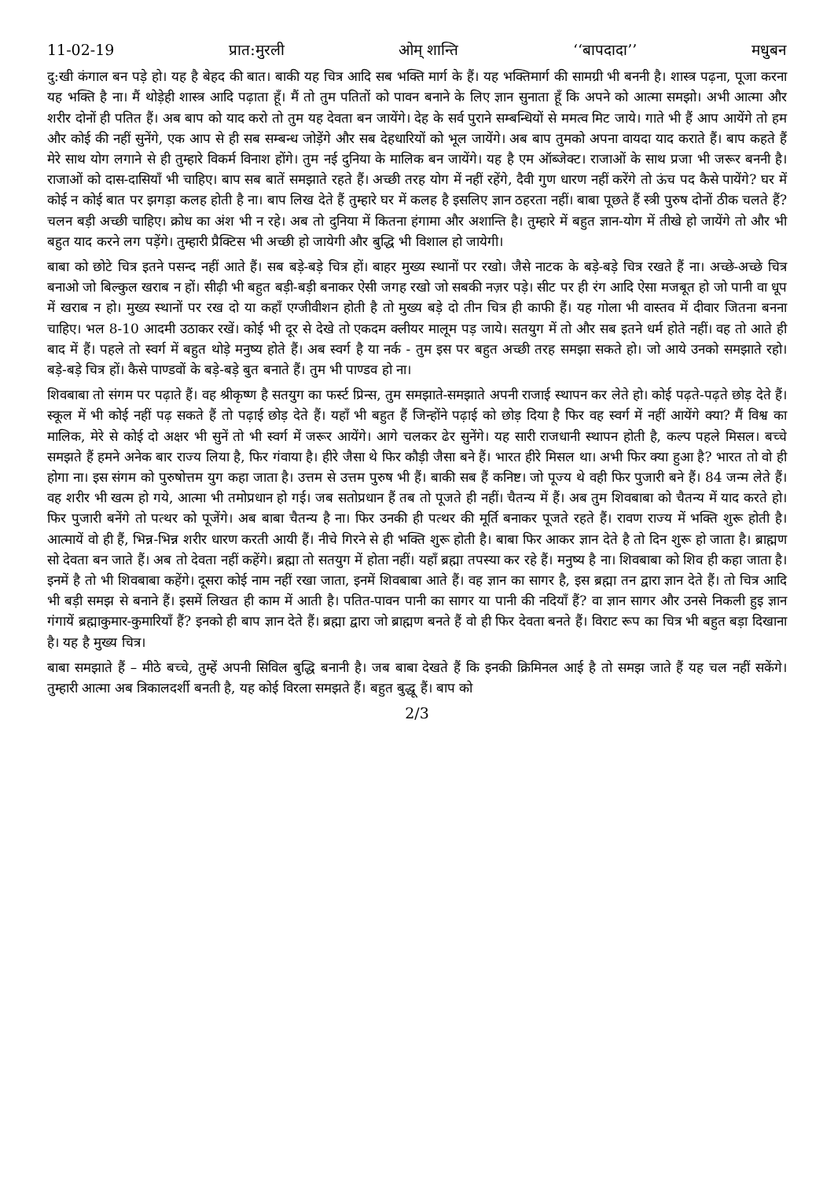11-02-19 प्रात:मुरली ओम् शान्ति ‘‘बापदादा’’ मधुबन
दु:खी कंगाल बन पड़े हो। यह है बेहद की बात। बाकी यह चित्र आदि सब भक्ति मार्ग के हैं। यह भक्तिमार्ग की सामग्री भी बननी है। शास्त्र पढ़ना, पूजा करना यह भक्ति है ना। मैं थोड़ेही शास्त्र आदि पढ़ाता हूँ। मैं तो तुम पतितों को पावन बनाने के लिए ज्ञान सुनाता हूँ कि अपने को आत्मा समझो। अभी आत्मा और शरीर दोनों ही पतित हैं। अब बाप को याद करो तो तुम यह देवता बन जायेंगे। देह के सर्व पुराने सम्बन्धियों से ममत्व मिट जाये। गाते भी हैं आप आयेंगे तो हम और कोई की नहीं सुनेंगे, एक आप से ही सब सम्बन्ध जोड़ेंगे और सब देहधारियों को भूल जायेंगे। अब बाप तुमको अपना वायदा याद कराते हैं। बाप कहते हैं मेरे साथ योग लगाने से ही तुम्हारे विकर्म विनाश होंगे। तुम नई दुनिया के मालिक बन जायेंगे। यह है एम ऑब्जेक्ट। राजाओं के साथ प्रजा भी जरूर बननी है। राजाओं को दास-दासियाँ भी चाहिए। बाप सब बातें समझाते रहते हैं। अच्छी तरह योग में नहीं रहेंगे, दैवी गुण धारण नहीं करेंगे तो ऊंच पद कैसे पायेंगे? घर में कोई न कोई बात पर झगड़ा कलह होती है ना। बाप लिख देते हैं तुम्हारे घर में कलह है इसलिए ज्ञान ठहरता नहीं। बाबा पूछते हैं स्त्री पुरुष दोनों ठीक चलते हैं? चलन बड़ी अच्छी चाहिए। क्रोध का अंश भी न रहे। अब तो दुनिया में कितना हंगामा और अशान्ति है। तुम्हारे में बहुत ज्ञान-योग में तीखे हो जायेंगे तो और भी बहुत याद करने लग पड़ेंगे। तुम्हारी प्रैक्टिस भी अच्छी हो जायेगी और बुद्धि भी विशाल हो जायेगी।
बाबा को छोटे चित्र इतने पसन्द नहीं आते हैं। सब बड़े-बड़े चित्र हों। बाहर मुख्य स्थानों पर रखो। जैसे नाटक के बड़े-बड़े चित्र रखते हैं ना। अच्छे-अच्छे चित्र बनाओ जो बिल्कुल खराब न हों। सीढ़ी भी बहुत बड़ी-बड़ी बनाकर ऐसी जगह रखो जो सबकी नज़र पड़े। सीट पर ही रंग आदि ऐसा मजबूत हो जो पानी वा धूप में खराब न हो। मुख्य स्थानों पर रख दो या कहाँ एग्जीवीशन होती है तो मुख्य बड़े दो तीन चित्र ही काफी हैं। यह गोला भी वास्तव में दीवार जितना बनना चाहिए। भल 8-10 आदमी उठाकर रखें। कोई भी दूर से देखे तो एकदम क्लीयर मालूम पड़ जाये। सतयुग में तो और सब इतने धर्म होते नहीं। वह तो आते ही बाद में हैं। पहले तो स्वर्ग में बहुत थोड़े मनुष्य होते हैं। अब स्वर्ग है या नर्क - तुम इस पर बहुत अच्छी तरह समझा सकते हो। जो आये उनको समझाते रहो। बड़े-बड़े चित्र हों। कैसे पाण्डवों के बड़े-बड़े बुत बनाते हैं। तुम भी पाण्डव हो ना।
शिवबाबा तो संगम पर पढ़ाते हैं। वह श्रीकृष्ण है सतयुग का फर्स्ट प्रिन्स, तुम समझाते-समझाते अपनी राजाई स्थापन कर लेते हो। कोई पढ़ते-पढ़ते छोड़ देते हैं। स्कूल में भी कोई नहीं पढ़ सकते हैं तो पढ़ाई छोड़ देते हैं। यहाँ भी बहुत हैं जिन्होंने पढ़ाई को छोड़ दिया है फिर वह स्वर्ग में नहीं आयेंगे क्या? मैं विश्व का मालिक, मेरे से कोई दो अक्षर भी सुनें तो भी स्वर्ग में जरूर आयेंगे। आगे चलकर ढेर सुनेंगे। यह सारी राजधानी स्थापन होती है, कल्प पहले मिसल। बच्चे समझते हैं हमने अनेक बार राज्य लिया है, फिर गंवाया है। हीरे जैसा थे फिर कौड़ी जैसा बने हैं। भारत हीरे मिसल था। अभी फिर क्या हुआ है? भारत तो वो ही होगा ना। इस संगम को पुरुषोत्तम युग कहा जाता है। उत्तम से उत्तम पुरुष भी हैं। बाकी सब हैं कनिष्ट। जो पूज्य थे वही फिर पुजारी बने हैं। 84 जन्म लेते हैं। वह शरीर भी खत्म हो गये, आत्मा भी तमोप्रधान हो गई। जब सतोप्रधान हैं तब तो पूजते ही नहीं। चैतन्य में हैं। अब तुम शिवबाबा को चैतन्य में याद करते हो। फिर पुजारी बनेंगे तो पत्थर को पूजेंगे। अब बाबा चैतन्य है ना। फिर उनकी ही पत्थर की मूर्ति बनाकर पूजते रहते हैं। रावण राज्य में भक्ति शुरू होती है। आत्मायें वो ही हैं, भिन्न-भिन्न शरीर धारण करती आयी हैं। नीचे गिरने से ही भक्ति शुरू होती है। बाबा फिर आकर ज्ञान देते है तो दिन शुरू हो जाता है। ब्राह्मण सो देवता बन जाते हैं। अब तो देवता नहीं कहेंगे। ब्रह्मा तो सतयुग में होता नहीं। यहाँ ब्रह्मा तपस्या कर रहे हैं। मनुष्य है ना। शिवबाबा को शिव ही कहा जाता है। इनमें है तो भी शिवबाबा कहेंगे। दूसरा कोई नाम नहीं रखा जाता, इनमें शिवबाबा आते हैं। वह ज्ञान का सागर है, इस ब्रह्मा तन द्वारा ज्ञान देते हैं। तो चित्र आदि भी बड़ी समझ से बनाने हैं। इसमें लिखत ही काम में आती है। पतित-पावन पानी का सागर या पानी की नदियाँ हैं? वा ज्ञान सागर और उनसे निकली हुइ ज्ञान गंगायें ब्रह्माकुमार-कुमारियाँ हैं? इनको ही बाप ज्ञान देते हैं। ब्रह्मा द्वारा जो ब्राह्मण बनते हैं वो ही फिर देवता बनते हैं। विराट रूप का चित्र भी बहुत बड़ा दिखाना है। यह है मुख्य चित्र।
बाबा समझाते हैं – मीठे बच्चे, तुम्हें अपनी सिविल बुद्धि बनानी है। जब बाबा देखते हैं कि इनकी क्रिमिनल आई है तो समझ जाते हैं यह चल नहीं सकेंगे। तुम्हारी आत्मा अब त्रिकालदर्शी बनती है, यह कोई विरला समझते हैं। बहुत बुद्धू हैं। बाप को
2/3